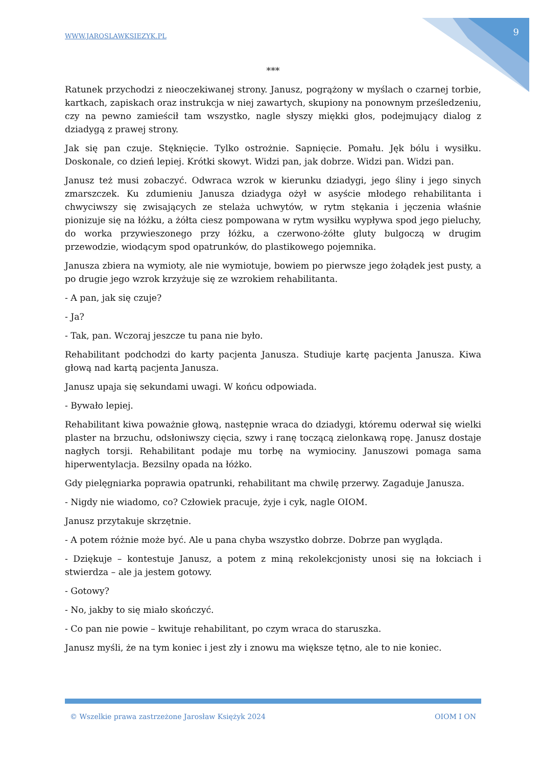WWW.JAROSLAWKSIEZYK.PL 9
***
Ratunek przychodzi z nieoczekiwanej strony. Janusz, pogrążony w myślach o czarnej torbie, kartkach, zapiskach oraz instrukcja w niej zawartych, skupiony na ponownym prześledzeniu, czy na pewno zamieścił tam wszystko, nagle słyszy miękki głos, podejmujący dialog z dziadygą z prawej strony.
Jak się pan czuje. Stęknięcie. Tylko ostrożnie. Sapnięcie. Pomału. Jęk bólu i wysiłku. Doskonale, co dzień lepiej. Krótki skowyt. Widzi pan, jak dobrze. Widzi pan. Widzi pan.
Janusz też musi zobaczyć. Odwraca wzrok w kierunku dziadygi, jego śliny i jego sinych zmarszczek. Ku zdumieniu Janusza dziadyga ożył w asyście młodego rehabilitanta i chwyciwszy się zwisających ze stelaża uchwytów, w rytm stękania i jęczenia właśnie pionizuje się na łóżku, a żółta ciesz pompowana w rytm wysiłku wypływa spod jego pieluchy, do worka przywieszonego przy łóżku, a czerwono-żółte gluty bulgoczą w drugim przewodzie, wiodącym spod opatrunków, do plastikowego pojemnika.
Janusza zbiera na wymioty, ale nie wymiotuje, bowiem po pierwsze jego żołądek jest pusty, a po drugie jego wzrok krzyżuje się ze wzrokiem rehabilitanta.
- A pan, jak się czuje?
- Ja?
- Tak, pan. Wczoraj jeszcze tu pana nie było.
Rehabilitant podchodzi do karty pacjenta Janusza. Studiuje kartę pacjenta Janusza. Kiwa głową nad kartą pacjenta Janusza.
Janusz upaja się sekundami uwagi. W końcu odpowiada.
- Bywało lepiej.
Rehabilitant kiwa poważnie głową, następnie wraca do dziadygi, któremu oderwał się wielki plaster na brzuchu, odsłoniwszy cięcia, szwy i ranę toczącą zielonkawą ropę. Janusz dostaje nagłych torsji. Rehabilitant podaje mu torbę na wymiociny. Januszowi pomaga sama hiperwentylacja. Bezsilny opada na łóżko.
Gdy pielęgniarka poprawia opatrunki, rehabilitant ma chwilę przerwy. Zagaduje Janusza.
- Nigdy nie wiadomo, co? Człowiek pracuje, żyje i cyk, nagle OIOM.
Janusz przytakuje skrzętnie.
- A potem różnie może być. Ale u pana chyba wszystko dobrze. Dobrze pan wygląda.
- Dziękuje – kontestuje Janusz, a potem z miną rekolekcjonisty unosi się na łokciach i stwierdza – ale ja jestem gotowy.
- Gotowy?
- No, jakby to się miało skończyć.
- Co pan nie powie – kwituje rehabilitant, po czym wraca do staruszka.
Janusz myśli, że na tym koniec i jest zły i znowu ma większe tętno, ale to nie koniec.
© Wszelkie prawa zastrzeżone Jarosław Księżyk 2024 OIOM I ON